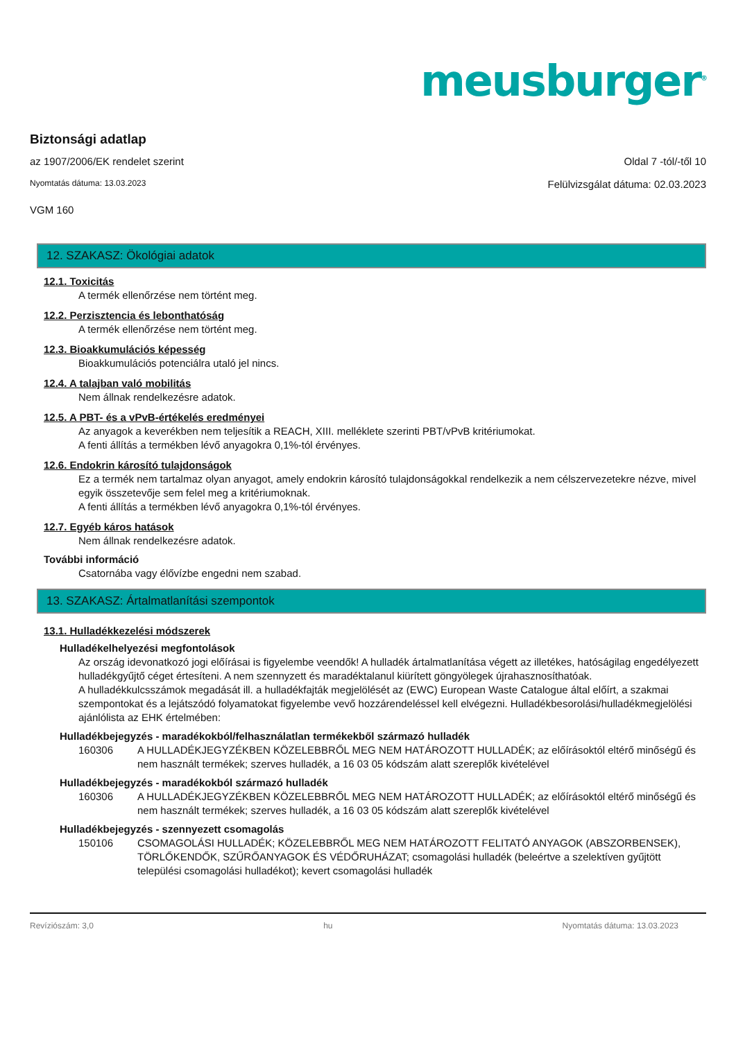meusburger<sup>®</sup>
Biztonsági adatlap
az 1907/2006/EK rendelet szerint Oldal 7 -tól/-től 10
Nyomtatás dátuma: 13.03.2023 Felülvizsgálat dátuma: 02.03.2023
VGM 160
12. SZAKASZ: Ökológiai adatok
12.1. Toxicitás
A termék ellenőrzése nem történt meg.
12.2. Perzisztencia és lebonthatóság
A termék ellenőrzése nem történt meg.
12.3. Bioakkumulációs képesség
Bioakkumulációs potenciálra utaló jel nincs.
12.4. A talajban való mobilitás
Nem állnak rendelkezésre adatok.
12.5. A PBT- és a vPvB-értékelés eredményei
Az anyagok a keverékben nem teljesítik a REACH, XIII. melléklete szerinti PBT/vPvB kritériumokat.
A fenti állítás a termékben lévő anyagokra 0,1%-tól érvényes.
12.6. Endokrin károsító tulajdonságok
Ez a termék nem tartalmaz olyan anyagot, amely endokrin károsító tulajdonságokkal rendelkezik a nem célszervezetekre nézve, mivel egyik összetevője sem felel meg a kritériumoknak.
A fenti állítás a termékben lévő anyagokra 0,1%-tól érvényes.
12.7. Egyéb káros hatások
Nem állnak rendelkezésre adatok.
További információ
Csatornába vagy élővízbe engedni nem szabad.
13. SZAKASZ: Ártalmatlanítási szempontok
13.1. Hulladékkezelési módszerek
Hulladékelhelyezési megfontolások
Az ország idevonatkozó jogi előírásai is figyelembe veendők! A hulladék ártalmatlanítása végett az illetékes, hatóságilag engedélyezett hulladékgyűjtő céget értesíteni. A nem szennyzett és maradéktalanul kiürített göngyölegek újrahasznosíthatóak.
A hulladékkulcsszámok megadását ill. a hulladékfajták megjelölését az (EWC) European Waste Catalogue által előírt, a szakmai szempontokat és a lejátszódó folyamatokat figyelembe vevő hozzárendeléssel kell elvégezni. Hulladékbesorolási/hulladékmegjelölési ajánlólista az EHK értelmében:
Hulladékbejegyzés - maradékokból/felhasználatlan termékekből származó hulladék
160306 A HULLADÉKJEGYZÉKBEN KÖZELEBBRŐL MEG NEM HATÁROZOTT HULLADÉK; az előírásoktól eltérő minőségű és nem használt termékek; szerves hulladék, a 16 03 05 kódszám alatt szereplők kivételével
Hulladékbejegyzés - maradékokból származó hulladék
160306 A HULLADÉKJEGYZÉKBEN KÖZELEBBRŐL MEG NEM HATÁROZOTT HULLADÉK; az előírásoktól eltérő minőségű és nem használt termékek; szerves hulladék, a 16 03 05 kódszám alatt szereplők kivételével
Hulladékbejegyzés - szennyezett csomagolás
150106 CSOMAGOLÁSI HULLADÉK; KÖZELEBBRŐL MEG NEM HATÁROZOTT FELITATÓ ANYAGOK (ABSZORBENSEK), TÖRLŐKENDŐK, SZŰRŐANYAGOK ÉS VÉDŐRUHÁZAT; csomagolási hulladék (beleértve a szelektíven gyűjtött települési csomagolási hulladékot); kevert csomagolási hulladék
Revíziószám: 3,0 hu Nyomtatás dátuma: 13.03.2023